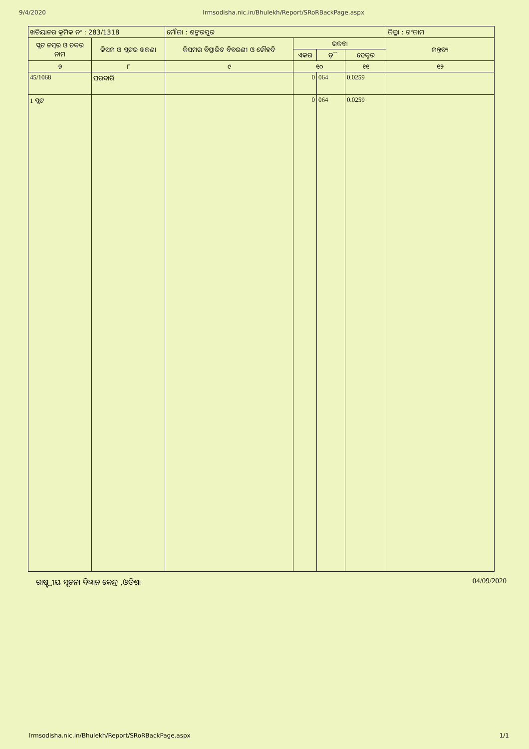9/4/2020 lrmsodisha.nic.in/Bhulekh/Report/SRoRBackPage.aspx
| ଖତିୟାନର କ୍ରମିକ ନଂ : 283/1318 | | ମୌଜା : ଶଙ୍କରପୁର | | | | ଜିଲ୍ଲା : ଗଂଜାମ |
| ପ୍ଲଟ ନମ୍ବର ଓ ଚକର ନାମ | କିସମ ଓ ପ୍ଲଟର ଖଜଣା | କିସମର ବିସ୍ତାରିତ ବିବରଣୀ ଓ ଚୌହଦି | ରକବା | | | ମନ୍ତବ୍ୟ |
| | | | ଏକର | ଡ଼ି | ହେକ୍ଟର | |
| ୭ | ୮ | ୯ | ୧୦ | | ୧୧ | ୧୨ |
| 45/1068 | ଘରବାରି | | 0 | 064 | 0.0259 | |
| 1 ପ୍ଲଟ | | | 0 | 064 | 0.0259 | |
ରାଷ୍ଟ୍ରୀୟ ସୂଚନା ବିଜ୍ଞାନ କେନ୍ଦ୍ର ,ଓଡିଶା 04/09/2020
lrmsodisha.nic.in/Bhulekh/Report/SRoRBackPage.aspx 1/1